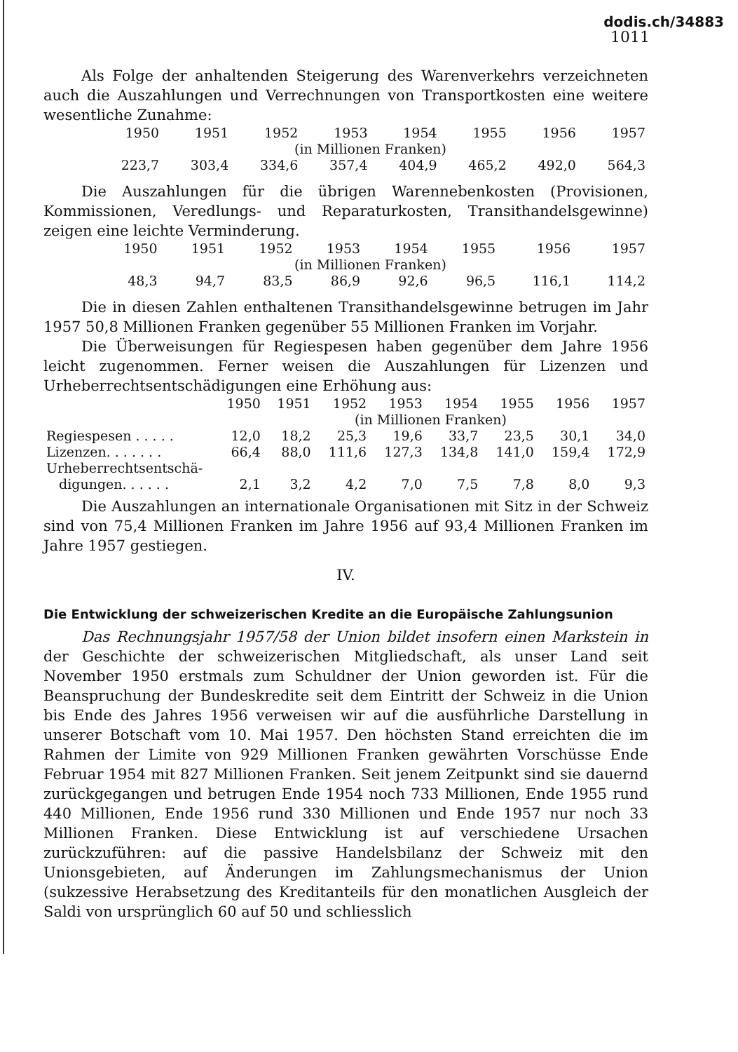dodis.ch/34883
1011
Als Folge der anhaltenden Steigerung des Warenverkehrs verzeichneten auch die Auszahlungen und Verrechnungen von Transportkosten eine weitere wesentliche Zunahme:
| 1950 | 1951 | 1952 | 1953 | 1954 | 1955 | 1956 | 1957 |
| --- | --- | --- | --- | --- | --- | --- | --- |
| (in Millionen Franken) | | | | | | | |
| 223,7 | 303,4 | 334,6 | 357,4 | 404,9 | 465,2 | 492,0 | 564,3 |
Die Auszahlungen für die übrigen Warennebenkosten (Provisionen, Kommissionen, Veredlungs- und Reparaturkosten, Transithandelsgewinne) zeigen eine leichte Verminderung.
| 1950 | 1951 | 1952 | 1953 | 1954 | 1955 | 1956 | 1957 |
| --- | --- | --- | --- | --- | --- | --- | --- |
| (in Millionen Franken) | | | | | | | |
| 48,3 | 94,7 | 83,5 | 86,9 | 92,6 | 96,5 | 116,1 | 114,2 |
Die in diesen Zahlen enthaltenen Transithandelsgewinne betrugen im Jahr 1957 50,8 Millionen Franken gegenüber 55 Millionen Franken im Vorjahr.
Die Überweisungen für Regiespesen haben gegenüber dem Jahre 1956 leicht zugenommen. Ferner weisen die Auszahlungen für Lizenzen und Urheberrechtsentschädigungen eine Erhöhung aus:
| | 1950 | 1951 | 1952 | 1953 | 1954 | 1955 | 1956 | 1957 |
| --- | --- | --- | --- | --- | --- | --- | --- | --- |
| | (in Millionen Franken) | | | | | | | |
| Regiespesen . . . . . | 12,0 | 18,2 | 25,3 | 19,6 | 33,7 | 23,5 | 30,1 | 34,0 |
| Lizenzen. . . . . . . | 66,4 | 88,0 | 111,6 | 127,3 | 134,8 | 141,0 | 159,4 | 172,9 |
| Urheberrechtsentschä- | | | | | | | | |
| digungen. . . . . . | 2,1 | 3,2 | 4,2 | 7,0 | 7,5 | 7,8 | 8,0 | 9,3 |
Die Auszahlungen an internationale Organisationen mit Sitz in der Schweiz sind von 75,4 Millionen Franken im Jahre 1956 auf 93,4 Millionen Franken im Jahre 1957 gestiegen.
IV.
Die Entwicklung der schweizerischen Kredite an die Europäische Zahlungsunion
Das Rechnungsjahr 1957/58 der Union bildet insofern einen Markstein in der Geschichte der schweizerischen Mitgliedschaft, als unser Land seit November 1950 erstmals zum Schuldner der Union geworden ist. Für die Beanspruchung der Bundeskredite seit dem Eintritt der Schweiz in die Union bis Ende des Jahres 1956 verweisen wir auf die ausführliche Darstellung in unserer Botschaft vom 10. Mai 1957. Den höchsten Stand erreichten die im Rahmen der Limite von 929 Millionen Franken gewährten Vorschüsse Ende Februar 1954 mit 827 Millionen Franken. Seit jenem Zeitpunkt sind sie dauernd zurückgegangen und betrugen Ende 1954 noch 733 Millionen, Ende 1955 rund 440 Millionen, Ende 1956 rund 330 Millionen und Ende 1957 nur noch 33 Millionen Franken. Diese Entwicklung ist auf verschiedene Ursachen zurückzuführen: auf die passive Handelsbilanz der Schweiz mit den Unionsgebieten, auf Änderungen im Zahlungsmechanismus der Union (sukzessive Herabsetzung des Kreditanteils für den monatlichen Ausgleich der Saldi von ursprünglich 60 auf 50 und schliesslich